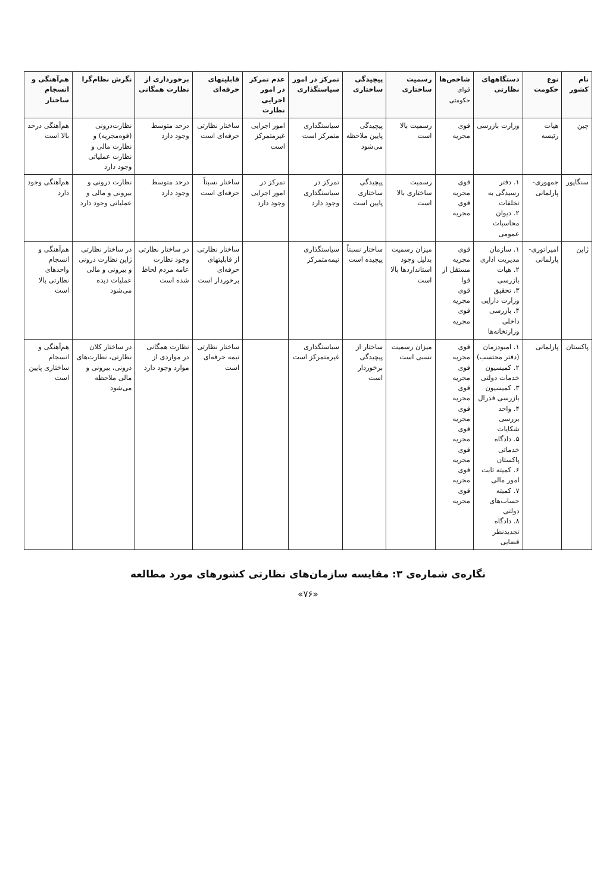| نام کشور | نوع حکومت | دستگاههای نظارتی | شاخص‌ها قوای حکومتی | رسمیت ساختاری | پیچیدگی ساختاری | تمرکز در امور سیاستگذاری | عدم تمرکز در امور اجرایی نظارت | قابلیتهای حرفه‌ای | برخورداری از نظارت همگانی | نگرش نظام‌گرا | هم‌آهنگی و انسجام ساختار |
| --- | --- | --- | --- | --- | --- | --- | --- | --- | --- | --- | --- |
| چین | هیات رئیسه | وزارت بازرسی | قوی مجریه | رسمیت بالا است | پیچیدگی پایین ملاحظه می‌شود | سیاستگذاری متمرکز است | امور اجرایی غیرمتمرکز است | ساختار نظارتی حرفه‌ای است | درحد متوسط وجود دارد | نظارت‌درونی (قوه‌مجریه) و نظارت مالی و نظارت عملیاتی وجود دارد | هم‌آهنگی درحد بالا است |
| سنگاپور | جمهوری- پارلمانی | ۱. دفتر رسیدگی به تخلفات ۲. دیوان محاسبات عمومی | قوی مجریه قوی مجریه | رسمیت ساختاری بالا است | پیچیدگی ساختاری پایین است | تمرکز در سیاستگذاری وجود دارد | تمرکز در امور اجرایی وجود دارد | ساختار نسبتاً حرفه‌ای است | درحد متوسط وجود دارد | نظارت درونی و بیرونی و مالی و عملیاتی وجود دارد | هم‌آهنگی وجود دارد |
| ژاپن | امپراتوری- پارلمانی | ۱. سازمان مدیریت اداری ۲. هیات بازرسی ۳. تحقیق وزارت دارایی ۴. بازرسی داخلی وزارتخانه‌ها | قوی مجریه مستقل از قوا قوی مجریه قوی مجریه | میزان رسمیت بدلیل وجود استانداردها بالا است | ساختار نسبتاً پیچیده است | سیاستگذاری نیمه‌متمرکز | | ساختار نظارتی از قابلیتهای حرفه‌ای برخوردار است | در ساختار نظارتی وجود نظارت عامه مردم لحاظ شده است | در ساختار نظارتی ژاپن نظارت درونی و بیرونی و مالی عملیات دیده می‌شود | هم‌آهنگی و انسجام واحدهای نظارتی بالا است |
| پاکستان | پارلمانی | ۱. امبودزمان (دفتر محتسب) ۲. کمیسیون خدمات دولتی ۳. کمیسیون بازرسی فدرال ۴. واحد بررسی شکایات ۵. دادگاه خدماتی پاکستان ۶. کمیته ثابت امور مالی ۷. کمیته حساب‌های دولتی ۸. دادگاه تجدیدنظر قضایی | قوی مجریه قوی مجریه قوی مجریه قوی مجریه قوی مجریه قوی مجریه قوی مجریه قوی مجریه | میزان رسمیت نسبی است | ساختار از پیچیدگی برخوردار است | سیاستگذاری غیرمتمرکز است | | ساختار نظارتی نیمه حرفه‌ای است | نظارت همگانی در مواردی از موارد وجود دارد | در ساختار کلان نظارتی، نظارت‌های درونی، بیرونی و مالی ملاحظه می‌شود | هم‌آهنگی و انسجام ساختاری پایین است |
نگاره‌ی شماره‌ی ۳: مقایسه سازمان‌های نظارتی کشورهای مورد مطالعه
«۷۶»